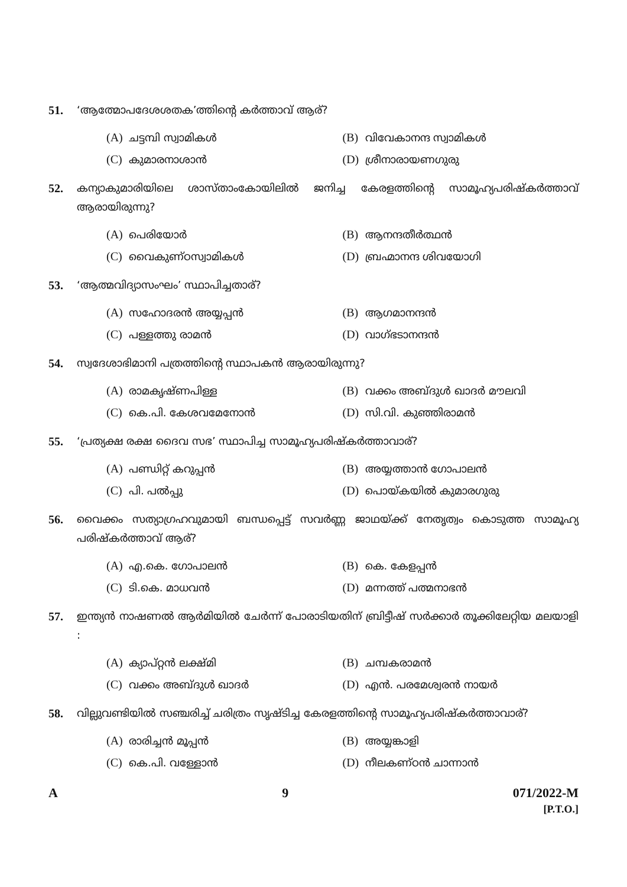51. ‘ആത്മോപദേശശതക’ത്തിന്റെ കർത്താവ് ആര്?
(A) ചട്ടമ്പി സ്വാമികൾ
(B) വിവേകാനന്ദ സ്വാമികൾ
(C) കുമാരനാശാൻ
(D) ശ്രീനാരായണഗുരു
52. കന്യാകുമാരിയിലെ ശാസ്താംകോയിലിൽ ജനിച്ച കേരളത്തിന്റെ സാമൂഹ്യപരിഷ്കർത്താവ് ആരായിരുന്നു?
(A) പെരിയോർ
(B) ആനന്ദതീർത്ഥൻ
(C) വൈകുണ്ഠസ്വാമികൾ
(D) ബ്രഹ്മാനന്ദ ശിവയോഗി
53. ‘ആത്മവിദ്യാസംഘം’ സ്ഥാപിച്ചതാര്?
(A) സഹോദരൻ അയ്യപ്പൻ
(B) ആഗമാനന്ദൻ
(C) പള്ളത്തു രാമൻ
(D) വാഗ്ഭടാനന്ദൻ
54. സ്വദേശാഭിമാനി പത്രത്തിന്റെ സ്ഥാപകൻ ആരായിരുന്നു?
(A) രാമകൃഷ്ണപിള്ള
(B) വക്കം അബ്ദുൾ ഖാദർ മൗലവി
(C) കെ.പി. കേശവമേനോൻ
(D) സി.വി. കുഞ്ഞിരാമൻ
55. ‘പ്രത്യക്ഷ രക്ഷ ദൈവ സഭ’ സ്ഥാപിച്ച സാമൂഹ്യപരിഷ്കർത്താവാര്?
(A) പണ്ഡിറ്റ് കറുപ്പൻ
(B) അയ്യത്താൻ ഗോപാലൻ
(C) പി. പൽപ്പു
(D) പൊയ്കയിൽ കുമാരഗുരു
56. വൈക്കം സത്യാഗ്രഹവുമായി ബന്ധപ്പെട്ട് സവർണ്ണ ജാഥയ്ക്ക് നേതൃത്വം കൊടുത്ത സാമൂഹ്യ പരിഷ്കർത്താവ് ആര്?
(A) എ.കെ. ഗോപാലൻ
(B) കെ. കേളപ്പൻ
(C) ടി.കെ. മാധവൻ
(D) മന്നത്ത് പത്മനാഭൻ
57. ഇന്ത്യൻ നാഷണൽ ആർമിയിൽ ചേർന്ന് പോരാടിയതിന് ബ്രിട്ടീഷ് സർക്കാർ തൂക്കിലേറ്റിയ മലയാളി :
(A) ക്യാപ്റ്റൻ ലക്ഷ്മി
(B) ചമ്പകരാമൻ
(C) വക്കം അബ്ദുൾ ഖാദർ
(D) എൻ. പരമേശ്വരൻ നായർ
58. വില്ലുവണ്ടിയിൽ സഞ്ചരിച്ച് ചരിത്രം സൃഷ്ടിച്ച കേരളത്തിന്റെ സാമൂഹ്യപരിഷ്കർത്താവാര്?
(A) രാരിച്ചൻ മൂപ്പൻ
(B) അയ്യങ്കാളി
(C) കെ.പി. വള്ളോൻ
(D) നീലകണ്ഠൻ ചാന്നാൻ
A 9 071/2022-M
[P.T.O.]